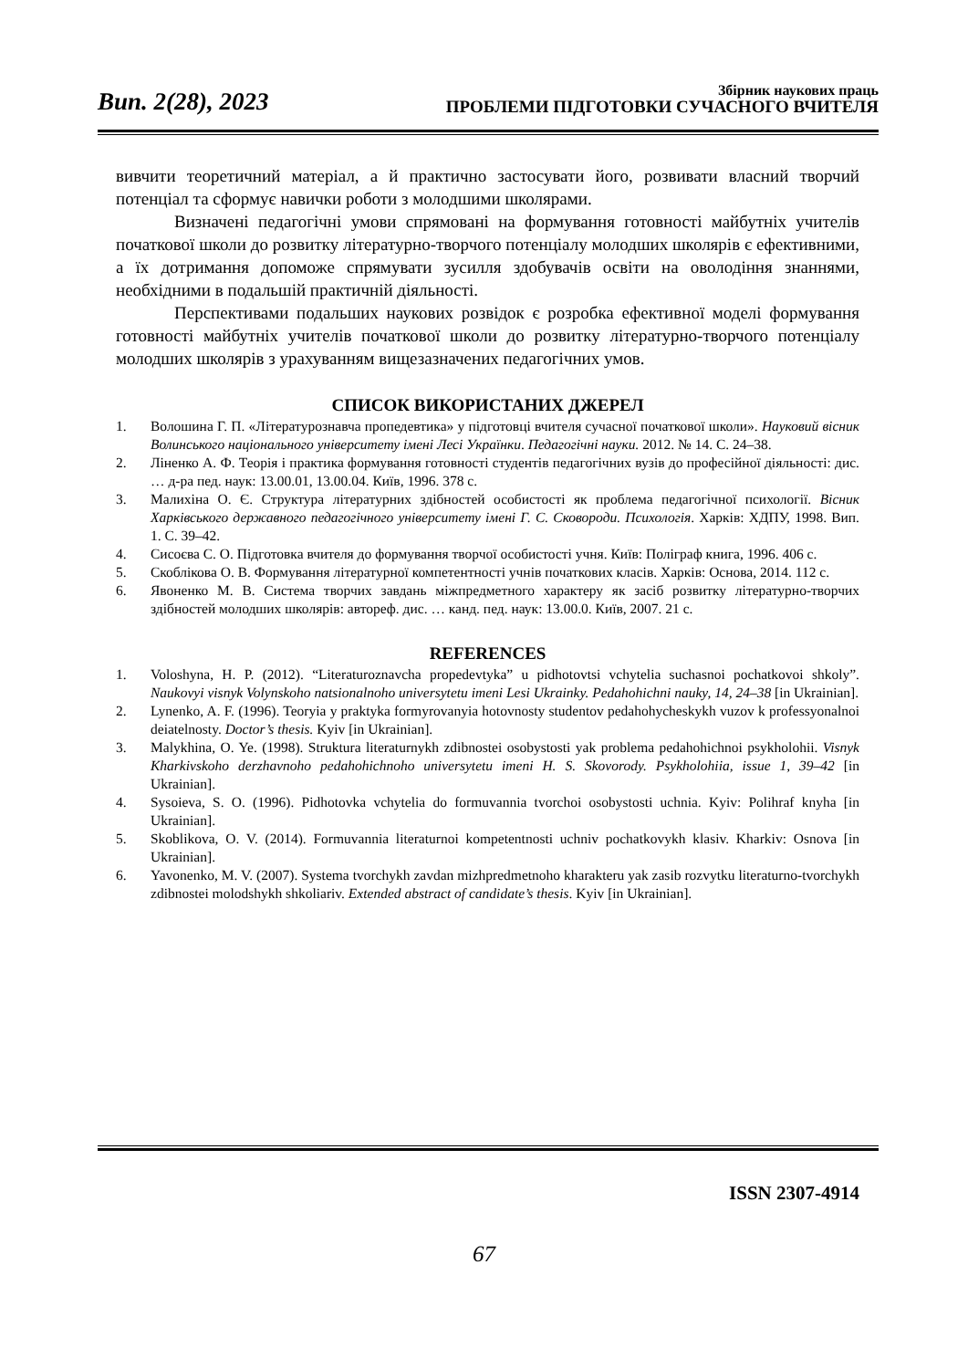Вип. 2(28), 2023
Збірник наукових праць
ПРОБЛЕМИ ПІДГОТОВКИ СУЧАСНОГО ВЧИТЕЛЯ
вивчити теоретичний матеріал, а й практично застосувати його, розвивати власний творчий потенціал та сформує навички роботи з молодшими школярами.
Визначені педагогічні умови спрямовані на формування готовності майбутніх учителів початкової школи до розвитку літературно-творчого потенціалу молодших школярів є ефективними, а їх дотримання допоможе спрямувати зусилля здобувачів освіти на оволодіння знаннями, необхідними в подальшій практичній діяльності.
Перспективами подальших наукових розвідок є розробка ефективної моделі формування готовності майбутніх учителів початкової школи до розвитку літературно-творчого потенціалу молодших школярів з урахуванням вищезазначених педагогічних умов.
СПИСОК ВИКОРИСТАНИХ ДЖЕРЕЛ
1. Волошина Г. П. «Літературознавча пропедевтика» у підготовці вчителя сучасної початкової школи». Науковий вісник Волинського національного університету імені Лесі Українки. Педагогічні науки. 2012. № 14. С. 24–38.
2. Ліненко А. Ф. Теорія і практика формування готовності студентів педагогічних вузів до професійної діяльності: дис. … д-ра пед. наук: 13.00.01, 13.00.04. Київ, 1996. 378 с.
3. Малихіна О. Є. Структура літературних здібностей особистості як проблема педагогічної психології. Вісник Харківського державного педагогічного університету імені Г. С. Сковороди. Психологія. Харків: ХДПУ, 1998. Вип. 1. С. 39–42.
4. Сисоєва С. О. Підготовка вчителя до формування творчої особистості учня. Київ: Поліграф книга, 1996. 406 с.
5. Скоблікова О. В. Формування літературної компетентності учнів початкових класів. Харків: Основа, 2014. 112 с.
6. Явоненко М. В. Система творчих завдань міжпредметного характеру як засіб розвитку літературно-творчих здібностей молодших школярів: автореф. дис. … канд. пед. наук: 13.00.0. Київ, 2007. 21 с.
REFERENCES
1. Voloshyna, H. P. (2012). “Literaturoznavcha propedevtyka” u pidhotovtsi vchytelia suchasnoi pochatkovoi shkoly”. Naukovyi visnyk Volynskoho natsionalnoho universytetu imeni Lesi Ukrainky. Pedahohichni nauky, 14, 24–38 [in Ukrainian].
2. Lynenko, A. F. (1996). Teoryia y praktyka formyrovanyia hotovnosty studentov pedahohycheskykh vuzov k professyonalnoi deiatelnosty. Doctor’s thesis. Kyiv [in Ukrainian].
3. Malykhina, O. Ye. (1998). Struktura literaturnykh zdibnostei osobystosti yak problema pedahohichnoi psykholohii. Visnyk Kharkivskoho derzhavnoho pedahohichnoho universytetu imeni H. S. Skovorody. Psykholohiia, issue 1, 39–42 [in Ukrainian].
4. Sysoieva, S. O. (1996). Pidhotovka vchytelia do formuvannia tvorchoi osobystosti uchnia. Kyiv: Polihraf knyha [in Ukrainian].
5. Skoblikova, O. V. (2014). Formuvannia literaturnoi kompetentnosti uchniv pochatkovykh klasiv. Kharkiv: Osnova [in Ukrainian].
6. Yavonenko, M. V. (2007). Systema tvorchykh zavdan mizhpredmetnoho kharakteru yak zasib rozvytku literaturno-tvorchykh zdibnostei molodshykh shkoliariv. Extended abstract of candidate’s thesis. Kyiv [in Ukrainian].
ISSN 2307-4914
67